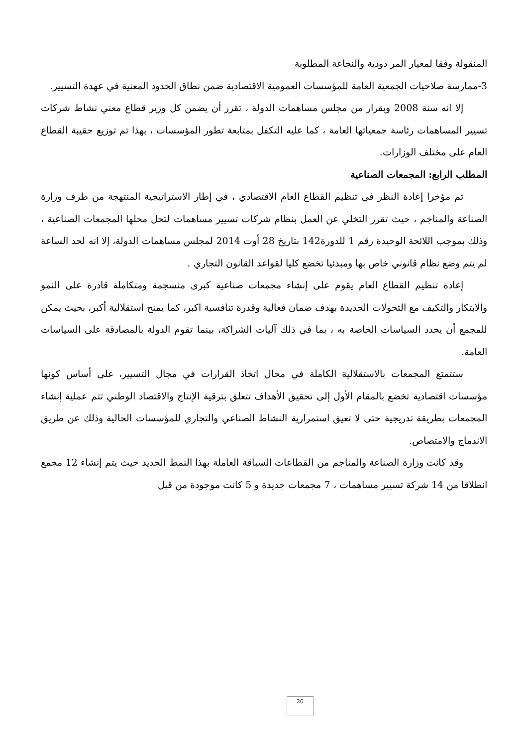المنقولة وفقا لمعيار المر دودية والنجاعة المطلوبة
3-ممارسة صلاحيات الجمعية العامة للمؤسسات العمومية الاقتصادية ضمن نطاق الحدود المعنية في عهدة التسيير.
إلا انه سنة 2008 وبقرار من مجلس مساهمات الدولة ، تقرر أن يضمن كل وزير قطاع معني نشاط شركات تسيير المساهمات رئاسة جمعياتها العامة ، كما عليه التكفل بمتابعة تطور المؤسسات ، بهذا تم توزيع حقيبة القطاع العام على مختلف الوزارات.
المطلب الرابع: المجمعات الصناعية
تم مؤخرا إعادة النظر في تنظيم القطاع العام الاقتصادي ، في إطار الاستراتيجية المنتهجة من طرف وزارة الصناعة والمناجم ، حيث تقرر التخلي عن العمل بنظام شركات تسيير مساهمات لتحل محلها المجمعات الصناعية ، وذلك بموجب اللائحة الوحيدة رقم 1 للدورة142 بتاريخ 28 أوت 2014 لمجلس مساهمات الدولة، إلا انه لحد الساعة لم يتم وضع نظام قانوني خاص بها ومبدئيا تخضع كليا لقواعد القانون التجاري .
إعادة تنظيم القطاع العام يقوم على إنشاء مجمعات صناعية كبرى منسجمة ومتكاملة قادرة على النمو والابتكار والتكيف مع التحولات الجديدة بهدف ضمان فعالية وقدرة تنافسية اكبر، كما يمنح استقلالية أكبر، بحيث يمكن للمجمع أن يحدد السياسات الخاصة به ، بما في ذلك آليات الشراكة، بينما تقوم الدولة بالمصادقة على السياسات العامة.
ستتمتع المجمعات بالاستقلالية الكاملة في مجال اتخاذ القرارات في مجال التسيير، على أساس كونها مؤسسات اقتصادية تخضع بالمقام الأول إلى تحقيق الأهداف تتعلق بترقية الإنتاج والاقتصاد الوطني تتم عملية إنشاء المجمعات بطريقة تدريجية حتى لا تعيق استمرارية النشاط الصناعي والتجاري للمؤسسات الحالية وذلك عن طريق الاندماج والامتصاص.
وقد كانت وزارة الصناعة والمناجم من القطاعات السباقة العاملة بهذا النمط الجديد حيث يتم إنشاء 12 مجمع انطلاقا من 14 شركة تسيير مساهمات ، 7 مجمعات جديدة و 5 كانت موجودة من قبل
26